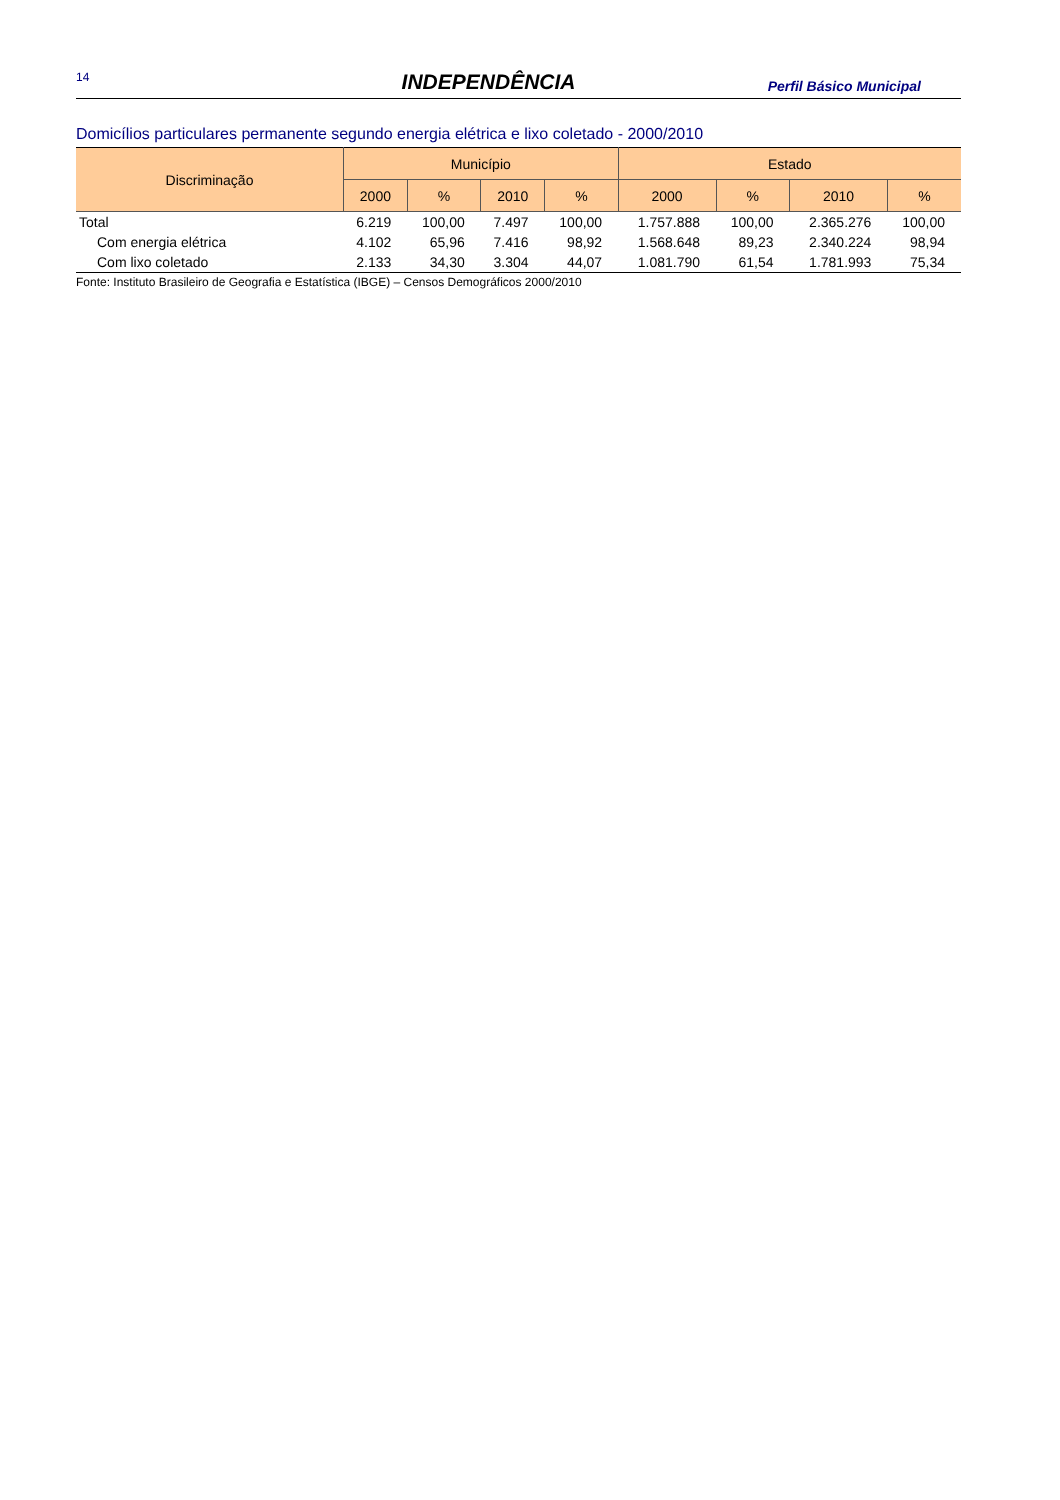14 INDEPENDÊNCIA Perfil Básico Municipal
Domicílios particulares permanente segundo energia elétrica e lixo coletado - 2000/2010
| Discriminação | Município | | | | Estado | | | |
| --- | --- | --- | --- | --- | --- | --- | --- | --- |
| | 2000 | % | 2010 | % | 2000 | % | 2010 | % |
| Total | 6.219 | 100,00 | 7.497 | 100,00 | 1.757.888 | 100,00 | 2.365.276 | 100,00 |
| Com energia elétrica | 4.102 | 65,96 | 7.416 | 98,92 | 1.568.648 | 89,23 | 2.340.224 | 98,94 |
| Com lixo coletado | 2.133 | 34,30 | 3.304 | 44,07 | 1.081.790 | 61,54 | 1.781.993 | 75,34 |
Fonte: Instituto Brasileiro de Geografia e Estatística (IBGE) – Censos Demográficos 2000/2010